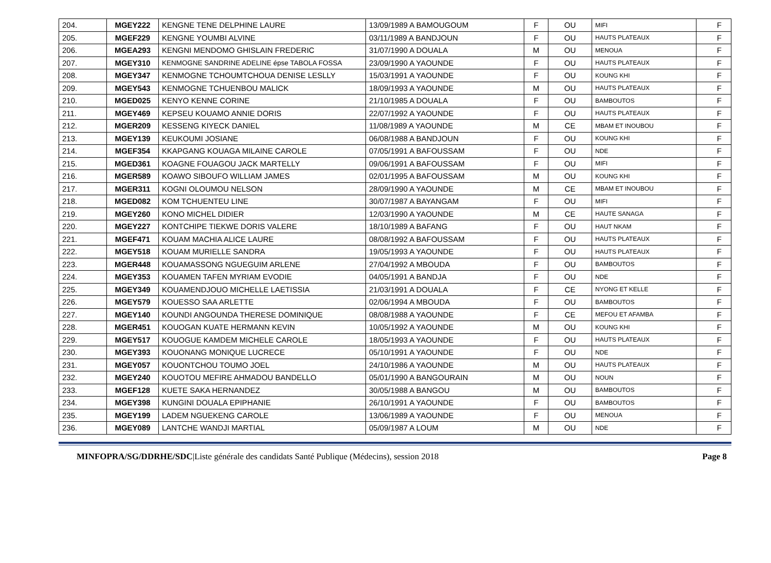| 204. | MGEY222 | KENGNE TENE DELPHINE LAURE | 13/09/1989 A BAMOUGOUM | F | OU | MIFI | F |
| 205. | MGEF229 | KENGNE YOUMBI ALVINE | 03/11/1989 A BANDJOUN | F | OU | HAUTS PLATEAUX | F |
| 206. | MGEA293 | KENGNI MENDOMO GHISLAIN FREDERIC | 31/07/1990 A DOUALA | M | OU | MENOUA | F |
| 207. | MGEY310 | KENMOGNE SANDRINE ADELINE épse TABOLA FOSSA | 23/09/1990 A YAOUNDE | F | OU | HAUTS PLATEAUX | F |
| 208. | MGEY347 | KENMOGNE TCHOUMTCHOUA DENISE LESLLY | 15/03/1991 A YAOUNDE | F | OU | KOUNG KHI | F |
| 209. | MGEY543 | KENMOGNE TCHUENBOU MALICK | 18/09/1993 A YAOUNDE | M | OU | HAUTS PLATEAUX | F |
| 210. | MGED025 | KENYO KENNE CORINE | 21/10/1985 A DOUALA | F | OU | BAMBOUTOS | F |
| 211. | MGEY469 | KEPSEU KOUAMO ANNIE DORIS | 22/07/1992 A YAOUNDE | F | OU | HAUTS PLATEAUX | F |
| 212. | MGER209 | KESSENG KIYECK DANIEL | 11/08/1989 A YAOUNDE | M | CE | MBAM ET INOUBOU | F |
| 213. | MGEY139 | KEUKOUMI JOSIANE | 06/08/1988 A BANDJOUN | F | OU | KOUNG KHI | F |
| 214. | MGEF354 | KKAPGANG KOUAGA MILAINE CAROLE | 07/05/1991 A BAFOUSSAM | F | OU | NDE | F |
| 215. | MGED361 | KOAGNE FOUAGOU JACK MARTELLY | 09/06/1991 A BAFOUSSAM | F | OU | MIFI | F |
| 216. | MGER589 | KOAWO SIBOUFO WILLIAM JAMES | 02/01/1995 A BAFOUSSAM | M | OU | KOUNG KHI | F |
| 217. | MGER311 | KOGNI OLOUMOU NELSON | 28/09/1990 A YAOUNDE | M | CE | MBAM ET INOUBOU | F |
| 218. | MGED082 | KOM TCHUENTEU LINE | 30/07/1987 A BAYANGAM | F | OU | MIFI | F |
| 219. | MGEY260 | KONO MICHEL DIDIER | 12/03/1990 A YAOUNDE | M | CE | HAUTE SANAGA | F |
| 220. | MGEY227 | KONTCHIPE TIEKWE DORIS VALERE | 18/10/1989 A BAFANG | F | OU | HAUT NKAM | F |
| 221. | MGEF471 | KOUAM MACHIA ALICE LAURE | 08/08/1992 A BAFOUSSAM | F | OU | HAUTS PLATEAUX | F |
| 222. | MGEY518 | KOUAM MURIELLE SANDRA | 19/05/1993 A YAOUNDE | F | OU | HAUTS PLATEAUX | F |
| 223. | MGER448 | KOUAMASSONG NGUEGUIM ARLENE | 27/04/1992 A MBOUDA | F | OU | BAMBOUTOS | F |
| 224. | MGEY353 | KOUAMEN TAFEN MYRIAM EVODIE | 04/05/1991 A BANDJA | F | OU | NDE | F |
| 225. | MGEY349 | KOUAMENDJOUO MICHELLE LAETISSIA | 21/03/1991 A DOUALA | F | CE | NYONG ET KELLE | F |
| 226. | MGEY579 | KOUESSO SAA ARLETTE | 02/06/1994 A MBOUDA | F | OU | BAMBOUTOS | F |
| 227. | MGEY140 | KOUNDI ANGOUNDA THERESE DOMINIQUE | 08/08/1988 A YAOUNDE | F | CE | MEFOU ET AFAMBA | F |
| 228. | MGER451 | KOUOGAN KUATE HERMANN KEVIN | 10/05/1992 A YAOUNDE | M | OU | KOUNG KHI | F |
| 229. | MGEY517 | KOUOGUE KAMDEM MICHELE CAROLE | 18/05/1993 A YAOUNDE | F | OU | HAUTS PLATEAUX | F |
| 230. | MGEY393 | KOUONANG MONIQUE LUCRECE | 05/10/1991 A YAOUNDE | F | OU | NDE | F |
| 231. | MGEY057 | KOUONTCHOU TOUMO JOEL | 24/10/1986 A YAOUNDE | M | OU | HAUTS PLATEAUX | F |
| 232. | MGEY240 | KOUOTOU MEFIRE AHMADOU BANDELLO | 05/01/1990 A BANGOURAIN | M | OU | NOUN | F |
| 233. | MGEF128 | KUETE SAKA HERNANDEZ | 30/05/1988 A BANGOU | M | OU | BAMBOUTOS | F |
| 234. | MGEY398 | KUNGINI DOUALA EPIPHANIE | 26/10/1991 A YAOUNDE | F | OU | BAMBOUTOS | F |
| 235. | MGEY199 | LADEM NGUEKENG CAROLE | 13/06/1989 A YAOUNDE | F | OU | MENOUA | F |
| 236. | MGEY089 | LANTCHE WANDJI MARTIAL | 05/09/1987 A LOUM | M | OU | NDE | F |
MINFOPRA/SG/DDRHE/SDC|Liste générale des candidats Santé Publique (Médecins), session 2018 Page 8